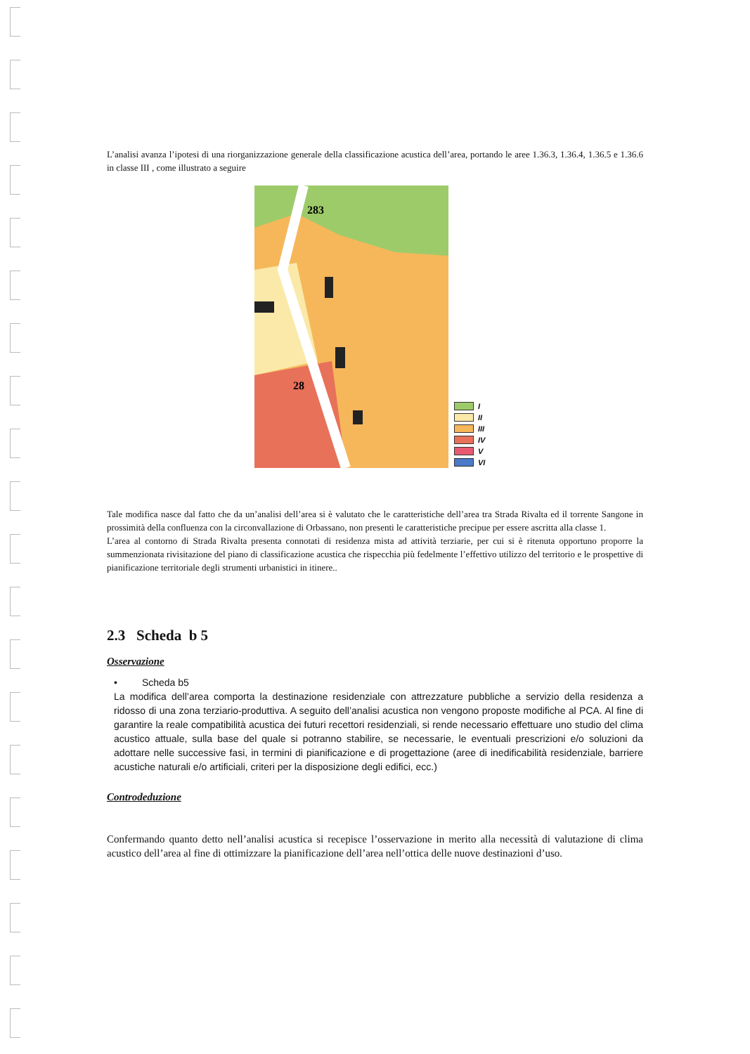L’analisi avanza l’ipotesi di una riorganizzazione generale della classificazione acustica dell’area, portando le aree 1.36.3, 1.36.4, 1.36.5 e 1.36.6 in classe III , come illustrato a seguire
283
28
I
II
III
IV
V
VI
Tale modifica nasce dal fatto che da un’analisi dell’area si è valutato che le caratteristiche dell’area tra Strada Rivalta ed il torrente Sangone in prossimità della confluenza con la circonvallazione di Orbassano, non presenti le caratteristiche precipue per essere ascritta alla classe 1.
L’area al contorno di Strada Rivalta presenta connotati di residenza mista ad attività terziarie, per cui si è ritenuta opportuno proporre la summenzionata rivisitazione del piano di classificazione acustica che rispecchia più fedelmente l’effettivo utilizzo del territorio e le prospettive di pianificazione territoriale degli strumenti urbanistici in itinere..
2.3 Scheda b 5
Osservazione
• Scheda b5
La modifica dell’area comporta la destinazione residenziale con attrezzature pubbliche a servizio della residenza a ridosso di una zona terziario-produttiva. A seguito dell’analisi acustica non vengono proposte modifiche al PCA. Al fine di garantire la reale compatibilità acustica dei futuri recettori residenziali, si rende necessario effettuare uno studio del clima acustico attuale, sulla base del quale si potranno stabilire, se necessarie, le eventuali prescrizioni e/o soluzioni da adottare nelle successive fasi, in termini di pianificazione e di progettazione (aree di inedificabilità residenziale, barriere acustiche naturali e/o artificiali, criteri per la disposizione degli edifici, ecc.)
Controdeduzione
Confermando quanto detto nell’analisi acustica si recepisce l’osservazione in merito alla necessità di valutazione di clima acustico dell’area al fine di ottimizzare la pianificazione dell’area nell’ottica delle nuove destinazioni d’uso.